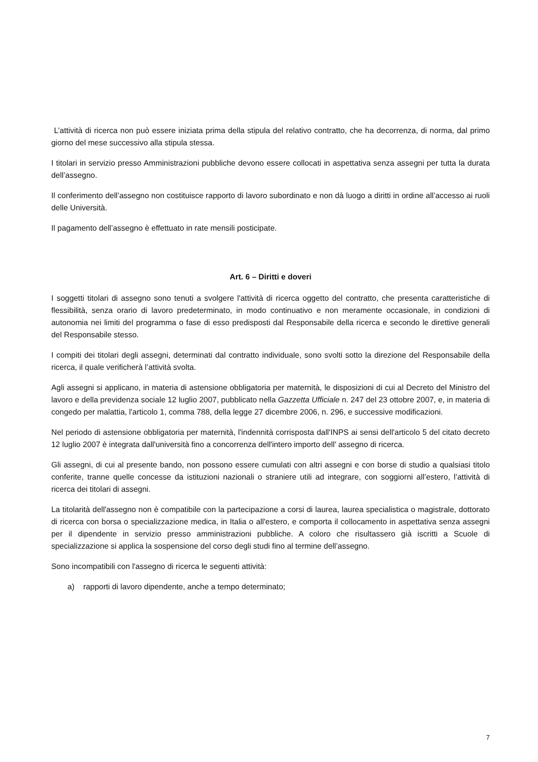L’attività di ricerca non può essere iniziata prima della stipula del relativo contratto, che ha decorrenza, di norma, dal primo giorno del mese successivo alla stipula stessa.
I titolari in servizio presso Amministrazioni pubbliche devono essere collocati in aspettativa senza assegni per tutta la durata dell’assegno.
Il conferimento dell’assegno non costituisce rapporto di lavoro subordinato e non dà luogo a diritti in ordine all’accesso ai ruoli delle Università.
Il pagamento dell’assegno è effettuato in rate mensili posticipate.
Art. 6 – Diritti e doveri
I soggetti titolari di assegno sono tenuti a svolgere l'attività di ricerca oggetto del contratto, che presenta caratteristiche di flessibilità, senza orario di lavoro predeterminato, in modo continuativo e non meramente occasionale, in condizioni di autonomia nei limiti del programma o fase di esso predisposti dal Responsabile della ricerca e secondo le direttive generali del Responsabile stesso.
I compiti dei titolari degli assegni, determinati dal contratto individuale, sono svolti sotto la direzione del Responsabile della ricerca, il quale verificherà l’attività svolta.
Agli assegni si applicano, in materia di astensione obbligatoria per maternità, le disposizioni di cui al Decreto del Ministro del lavoro e della previdenza sociale 12 luglio 2007, pubblicato nella Gazzetta Ufficiale n. 247 del 23 ottobre 2007, e, in materia di congedo per malattia, l'articolo 1, comma 788, della legge 27 dicembre 2006, n. 296, e successive modificazioni.
Nel periodo di astensione obbligatoria per maternità, l'indennità corrisposta dall'INPS ai sensi dell'articolo 5 del citato decreto 12 luglio 2007 è integrata dall'università fino a concorrenza dell'intero importo dell' assegno di ricerca.
Gli assegni, di cui al presente bando, non possono essere cumulati con altri assegni e con borse di studio a qualsiasi titolo conferite, tranne quelle concesse da istituzioni nazionali o straniere utili ad integrare, con soggiorni all’estero, l’attività di ricerca dei titolari di assegni.
La titolarità dell'assegno non è compatibile con la partecipazione a corsi di laurea, laurea specialistica o magistrale, dottorato di ricerca con borsa o specializzazione medica, in Italia o all'estero, e comporta il collocamento in aspettativa senza assegni per il dipendente in servizio presso amministrazioni pubbliche. A coloro che risultassero già iscritti a Scuole di specializzazione si applica la sospensione del corso degli studi fino al termine dell’assegno.
Sono incompatibili con l'assegno di ricerca le seguenti attività:
a) rapporti di lavoro dipendente, anche a tempo determinato;
7